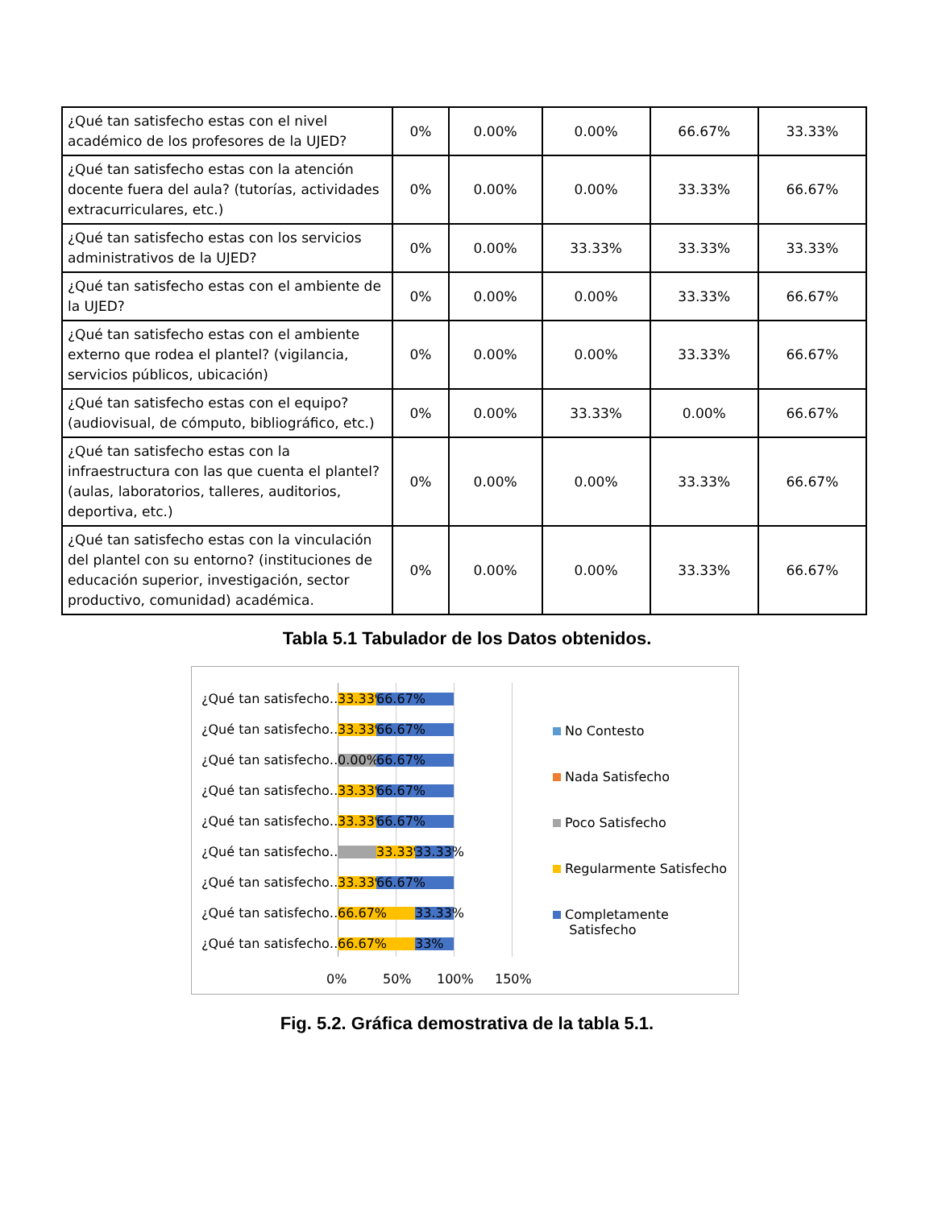| ¿Qué tan satisfecho estas con el nivel académico de los profesores de la UJED? | 0% | 0.00% | 0.00% | 66.67% | 33.33% |
| ¿Qué tan satisfecho estas con la atención docente fuera del aula? (tutorías, actividades extracurriculares, etc.) | 0% | 0.00% | 0.00% | 33.33% | 66.67% |
| ¿Qué tan satisfecho estas con los servicios administrativos de la UJED? | 0% | 0.00% | 33.33% | 33.33% | 33.33% |
| ¿Qué tan satisfecho estas con el ambiente de la UJED? | 0% | 0.00% | 0.00% | 33.33% | 66.67% |
| ¿Qué tan satisfecho estas con el ambiente externo que rodea el plantel? (vigilancia, servicios públicos, ubicación) | 0% | 0.00% | 0.00% | 33.33% | 66.67% |
| ¿Qué tan satisfecho estas con el equipo? (audiovisual, de cómputo, bibliográfico, etc.) | 0% | 0.00% | 33.33% | 0.00% | 66.67% |
| ¿Qué tan satisfecho estas con la infraestructura con las que cuenta el plantel? (aulas, laboratorios, talleres, auditorios, deportiva, etc.) | 0% | 0.00% | 0.00% | 33.33% | 66.67% |
| ¿Qué tan satisfecho estas con la vinculación del plantel con su entorno? (instituciones de educación superior, investigación, sector productivo, comunidad) académica. | 0% | 0.00% | 0.00% | 33.33% | 66.67% |
Tabla 5.1 Tabulador de los Datos obtenidos.
¿Qué tan satisfecho…
33.33%
66.67%
¿Qué tan satisfecho…
33.33%
66.67%
¿Qué tan satisfecho…
0.00% 66.67%
¿Qué tan satisfecho…
33.33%
66.67%
¿Qué tan satisfecho…
33.33%
66.67%
¿Qué tan satisfecho…
33.33%
33.33%
¿Qué tan satisfecho…
33.33%
66.67%
¿Qué tan satisfecho…
66.67%
33.33%
¿Qué tan satisfecho…
66.67% 33%
0% 50% 100% 150%
No Contesto
Nada Satisfecho
Poco Satisfecho
Regularmente Satisfecho
Completamente
Satisfecho
Fig. 5.2. Gráfica demostrativa de la tabla 5.1.